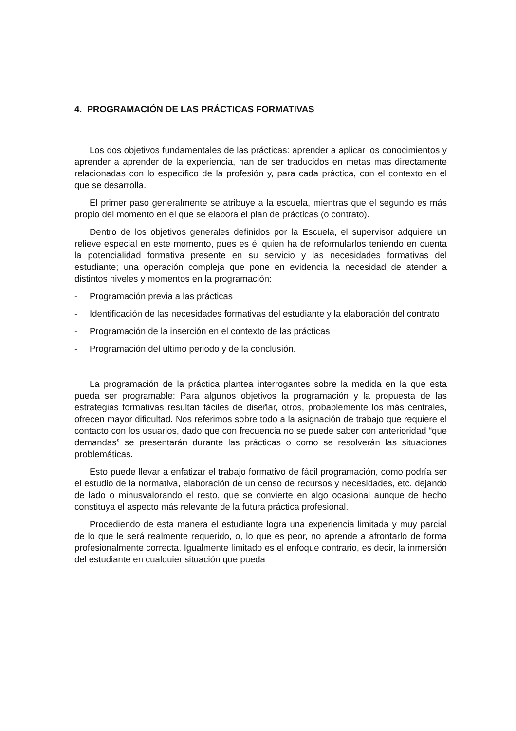4. PROGRAMACIÓN DE LAS PRÁCTICAS FORMATIVAS
Los dos objetivos fundamentales de las prácticas: aprender a aplicar los conocimientos y aprender a aprender de la experiencia, han de ser traducidos en metas mas directamente relacionadas con lo específico de la profesión y, para cada práctica, con el contexto en el que se desarrolla.
El primer paso generalmente se atribuye a la escuela, mientras que el segundo es más propio del momento en el que se elabora el plan de prácticas (o contrato).
Dentro de los objetivos generales definidos por la Escuela, el supervisor adquiere un relieve especial en este momento, pues es él quien ha de reformularlos teniendo en cuenta la potencialidad formativa presente en su servicio y las necesidades formativas del estudiante; una operación compleja que pone en evidencia la necesidad de atender a distintos niveles y momentos en la programación:
- Programación previa a las prácticas
- Identificación de las necesidades formativas del estudiante y la elaboración del contrato
- Programación de la inserción en el contexto de las prácticas
- Programación del último periodo y de la conclusión.
La programación de la práctica plantea interrogantes sobre la medida en la que esta pueda ser programable: Para algunos objetivos la programación y la propuesta de las estrategias formativas resultan fáciles de diseñar, otros, probablemente los más centrales, ofrecen mayor dificultad. Nos referimos sobre todo a la asignación de trabajo que requiere el contacto con los usuarios, dado que con frecuencia no se puede saber con anterioridad “que demandas” se presentarán durante las prácticas o como se resolverán las situaciones problemáticas.
Esto puede llevar a enfatizar el trabajo formativo de fácil programación, como podría ser el estudio de la normativa, elaboración de un censo de recursos y necesidades, etc. dejando de lado o minusvalorando el resto, que se convierte en algo ocasional aunque de hecho constituya el aspecto más relevante de la futura práctica profesional.
Procediendo de esta manera el estudiante logra una experiencia limitada y muy parcial de lo que le será realmente requerido, o, lo que es peor, no aprende a afrontarlo de forma profesionalmente correcta. Igualmente limitado es el enfoque contrario, es decir, la inmersión del estudiante en cualquier situación que pueda